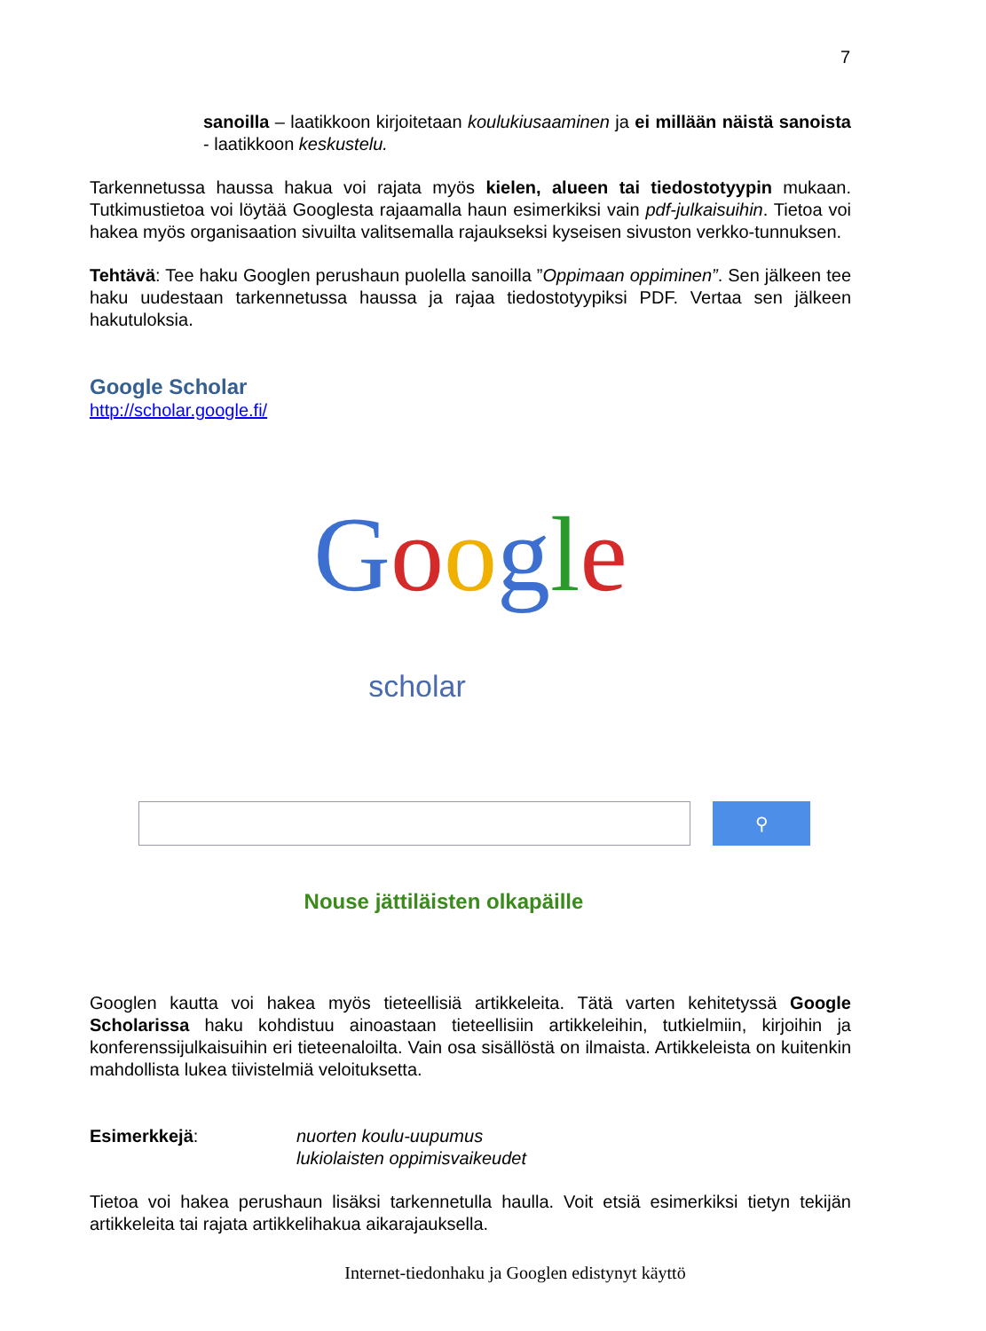7
sanoilla – laatikkoon kirjoitetaan koulukiusaaminen ja ei millään näistä sanoista - laatikkoon keskustelu.
Tarkennetussa haussa hakua voi rajata myös kielen, alueen tai tiedostotyypin mukaan. Tutkimustietoa voi löytää Googlesta rajaamalla haun esimerkiksi vain pdf-julkaisuihin. Tietoa voi hakea myös organisaation sivuilta valitsemalla rajaukseksi kyseisen sivuston verkko-tunnuksen.
Tehtävä: Tee haku Googlen perushaun puolella sanoilla ”Oppimaan oppiminen”. Sen jälkeen tee haku uudestaan tarkennetussa haussa ja rajaa tiedostotyypiksi PDF. Vertaa sen jälkeen hakutuloksia.
Google Scholar
http://scholar.google.fi/
Google
scholar
⚲
Nouse jättiläisten olkapäille
Googlen kautta voi hakea myös tieteellisiä artikkeleita. Tätä varten kehitetyssä Google Scholarissa haku kohdistuu ainoastaan tieteellisiin artikkeleihin, tutkielmiin, kirjoihin ja konferenssijulkaisuihin eri tieteenaloilta. Vain osa sisällöstä on ilmaista. Artikkeleista on kuitenkin mahdollista lukea tiivistelmiä veloituksetta.
Esimerkkejä: nuorten koulu-uupumus
lukiolaisten oppimisvaikeudet
Tietoa voi hakea perushaun lisäksi tarkennetulla haulla. Voit etsiä esimerkiksi tietyn tekijän artikkeleita tai rajata artikkelihakua aikarajauksella.
Internet-tiedonhaku ja Googlen edistynyt käyttö